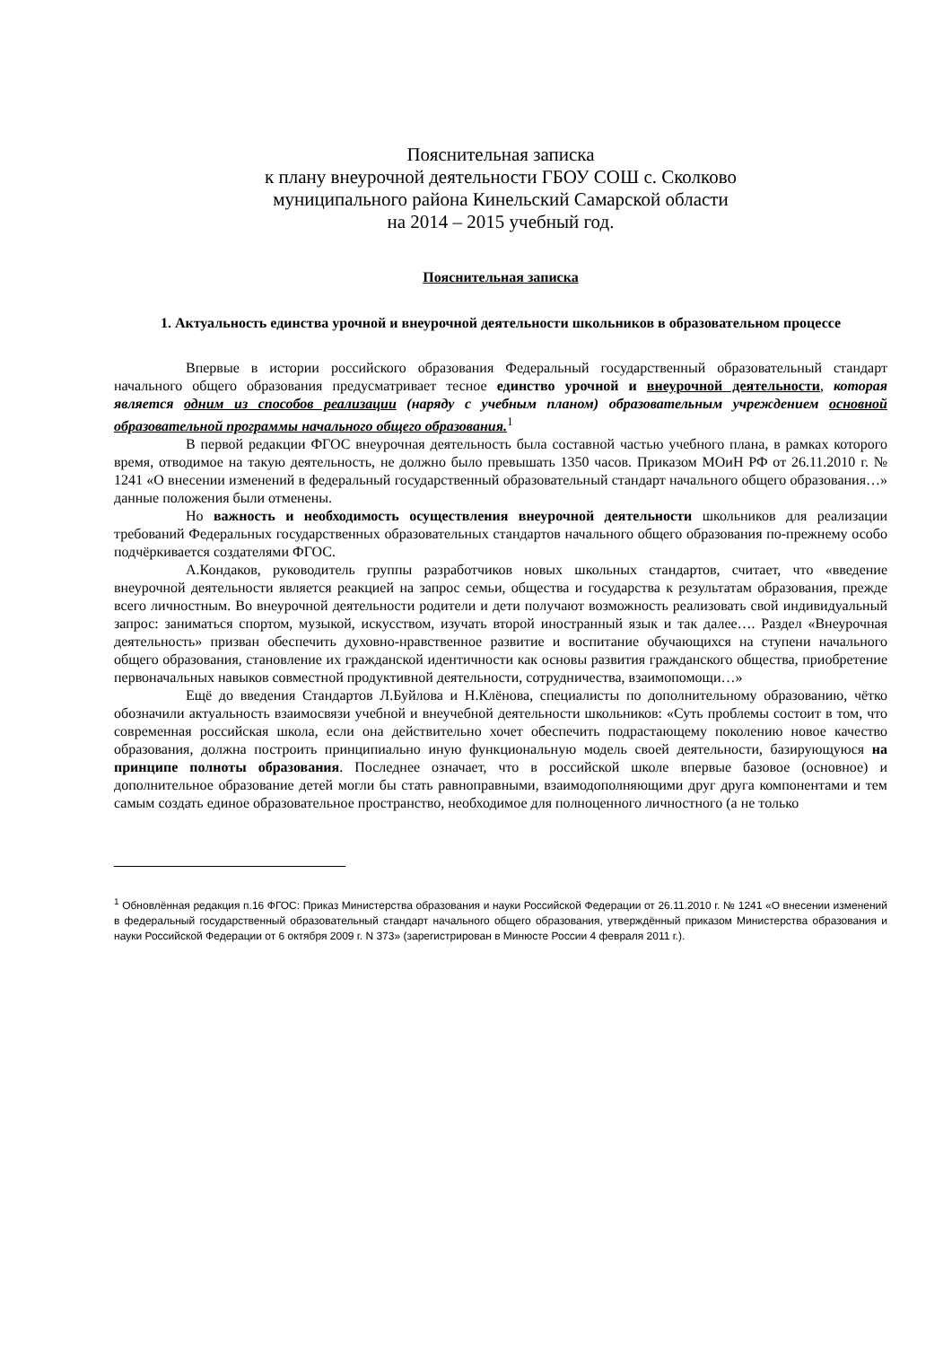Пояснительная записка
к плану внеурочной деятельности ГБОУ СОШ с. Сколково
муниципального района Кинельский Самарской области
на 2014 – 2015 учебный год.
Пояснительная записка
1. Актуальность единства урочной и внеурочной деятельности школьников в образовательном процессе
Впервые в истории российского образования Федеральный государственный образовательный стандарт начального общего образования предусматривает тесное единство урочной и внеурочной деятельности, которая является одним из способов реализации (наряду с учебным планом) образовательным учреждением основной образовательной программы начального общего образования.<sup>1</sup>
В первой редакции ФГОС внеурочная деятельность была составной частью учебного плана, в рамках которого время, отводимое на такую деятельность, не должно было превышать 1350 часов. Приказом МОиН РФ от 26.11.2010 г. № 1241 «О внесении изменений в федеральный государственный образовательный стандарт начального общего образования…» данные положения были отменены.
Но важность и необходимость осуществления внеурочной деятельности школьников для реализации требований Федеральных государственных образовательных стандартов начального общего образования по-прежнему особо подчёркивается создателями ФГОС.
А.Кондаков, руководитель группы разработчиков новых школьных стандартов, считает, что «введение внеурочной деятельности является реакцией на запрос семьи, общества и государства к результатам образования, прежде всего личностным. Во внеурочной деятельности родители и дети получают возможность реализовать свой индивидуальный запрос: заниматься спортом, музыкой, искусством, изучать второй иностранный язык и так далее…. Раздел «Внеурочная деятельность» призван обеспечить духовно-нравственное развитие и воспитание обучающихся на ступени начального общего образования, становление их гражданской идентичности как основы развития гражданского общества, приобретение первоначальных навыков совместной продуктивной деятельности, сотрудничества, взаимопомощи…»
Ещё до введения Стандартов Л.Буйлова и Н.Клёнова, специалисты по дополнительному образованию, чётко обозначили актуальность взаимосвязи учебной и внеучебной деятельности школьников: «Суть проблемы состоит в том, что современная российская школа, если она действительно хочет обеспечить подрастающему поколению новое качество образования, должна построить принципиально иную функциональную модель своей деятельности, базирующуюся на принципе полноты образования. Последнее означает, что в российской школе впервые базовое (основное) и дополнительное образование детей могли бы стать равноправными, взаимодополняющими друг друга компонентами и тем самым создать единое образовательное пространство, необходимое для полноценного личностного (а не только
<sup>1</sup> Обновлённая редакция п.16 ФГОС: Приказ Министерства образования и науки Российской Федерации от 26.11.2010 г. № 1241 «О внесении изменений в федеральный государственный образовательный стандарт начального общего образования, утверждённый приказом Министерства образования и науки Российской Федерации от 6 октября 2009 г. N 373» (зарегистрирован в Минюсте России 4 февраля 2011 г.).